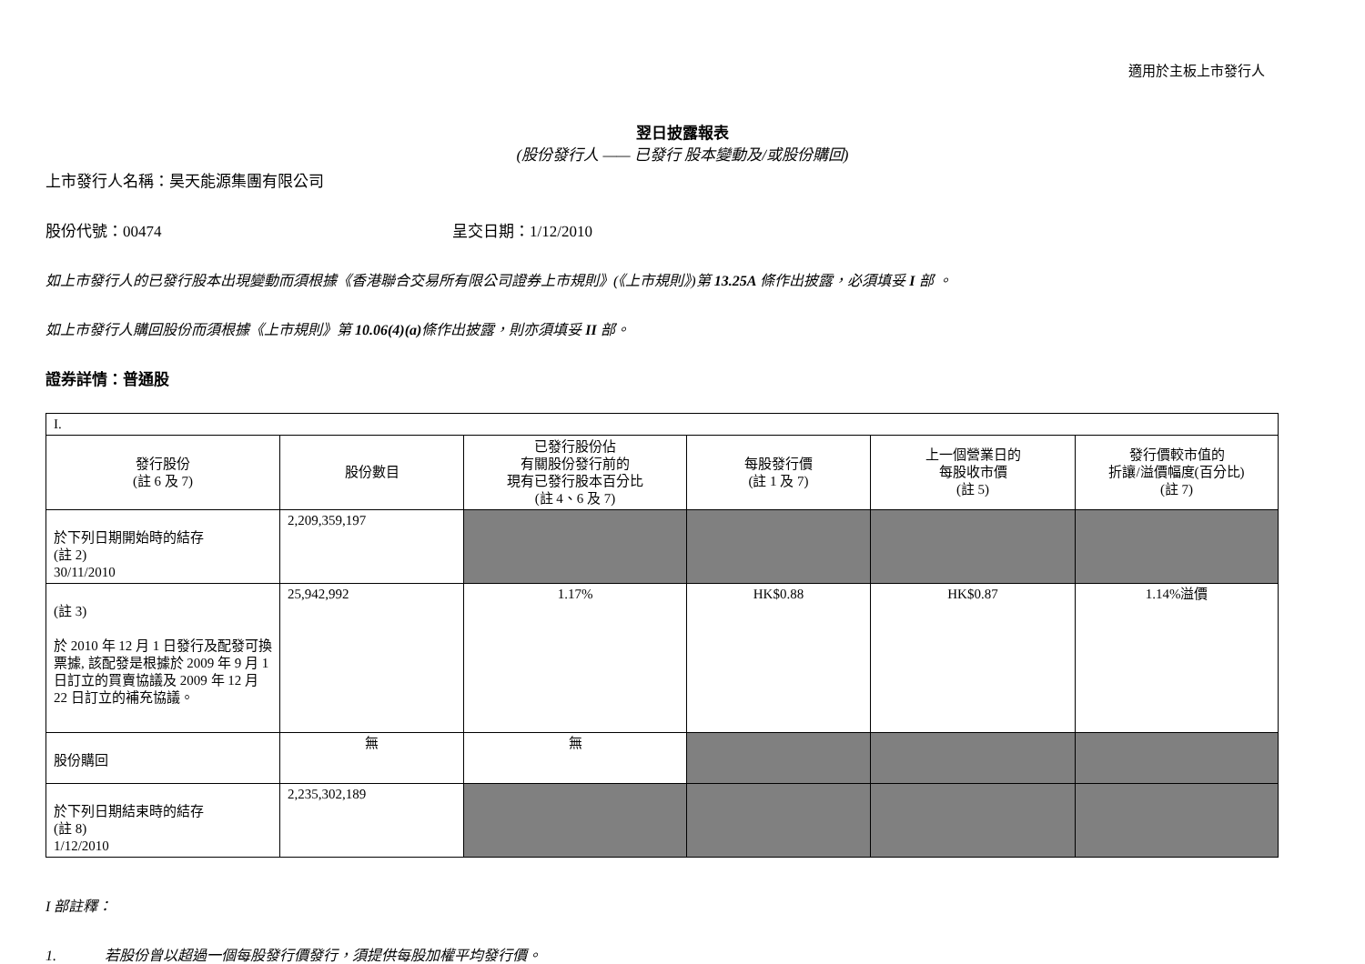適用於主板上市發行人
翌日披露報表
(股份發行人 —— 已發行 股本變動及/或股份購回)
上市發行人名稱：昊天能源集團有限公司
股份代號：00474 呈交日期：1/12/2010
如上市發行人的已發行股本出現變動而須根據《香港聯合交易所有限公司證券上市規則》(《上市規則》)第 13.25A 條作出披露，必須填妥 I 部 。
如上市發行人購回股份而須根據《上市規則》第 10.06(4)(a) 條作出披露，則亦須填妥 II 部。
證券詳情：普通股
| I. | | | | | |
| 發行股份 (註 6 及 7) | 股份數目 | 已發行股份佔 有關股份發行前的 現有已發行股本百分比 (註 4、6 及 7) | 每股發行價 (註 1 及 7) | 上一個營業日的 每股收市價 (註 5) | 發行價較市值的 折讓/溢價幅度(百分比) (註 7) |
| 於下列日期開始時的結存 (註 2) 30/11/2010 | 2,209,359,197 | | | | |
| (註 3) 於 2010 年 12 月 1 日發行及配發可換票據, 該配發是根據於 2009 年 9 月 1 日訂立的買賣協議及 2009 年 12 月 22 日訂立的補充協議。 | 25,942,992 | 1.17% | HK$0.88 | HK$0.87 | 1.14%溢價 |
| 股份購回 | 無 | 無 | | | |
| 於下列日期結束時的結存 (註 8) 1/12/2010 | 2,235,302,189 | | | | |
I 部註釋：
1. 若股份曾以超過一個每股發行價發行，須提供每股加權平均發行價。